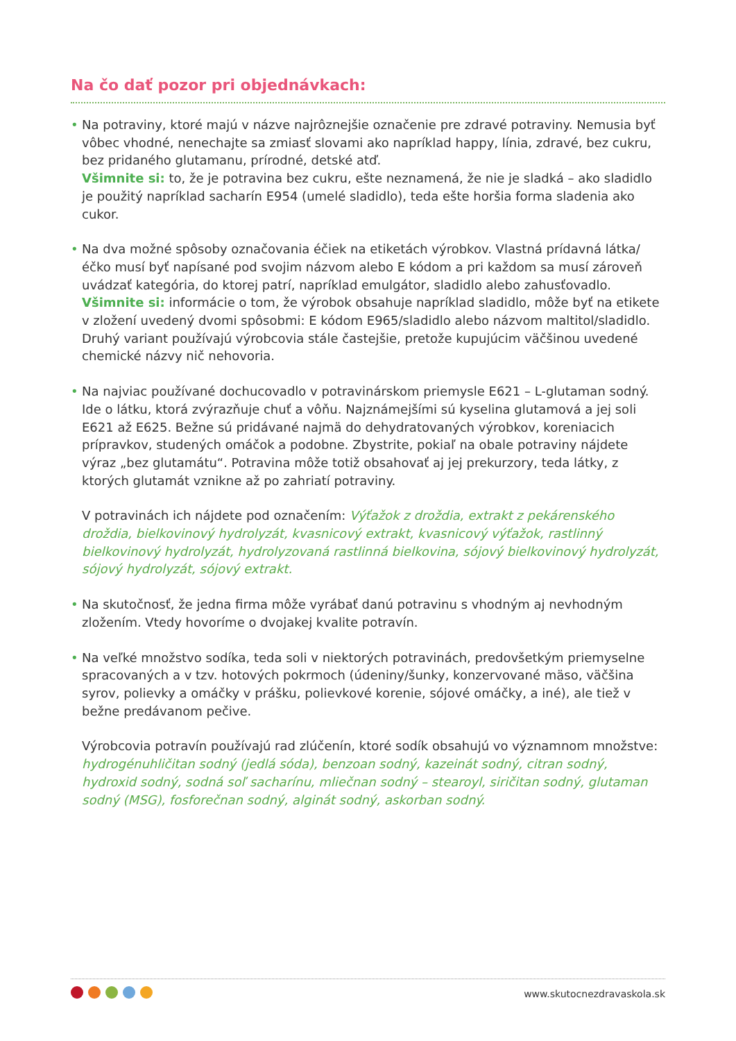Na čo dať pozor pri objednávkach:
• Na potraviny, ktoré majú v názve najrôznejšie označenie pre zdravé potraviny. Nemusia byť vôbec vhodné, nenechajte sa zmiasť slovami ako napríklad happy, línia, zdravé, bez cukru, bez pridaného glutamanu, prírodné, detské atď.
Všimnite si: to, že je potravina bez cukru, ešte neznamená, že nie je sladká – ako sladidlo je použitý napríklad sacharín E954 (umelé sladidlo), teda ešte horšia forma sladenia ako cukor.
• Na dva možné spôsoby označovania éčiek na etiketách výrobkov. Vlastná prídavná látka/éčko musí byť napísané pod svojim názvom alebo E kódom a pri každom sa musí zároveň uvádzať kategória, do ktorej patrí, napríklad emulgátor, sladidlo alebo zahusťovadlo.
Všimnite si: informácie o tom, že výrobok obsahuje napríklad sladidlo, môže byť na etikete v zložení uvedený dvomi spôsobmi: E kódom E965/sladidlo alebo názvom maltitol/sladidlo. Druhý variant používajú výrobcovia stále častejšie, pretože kupujúcim väčšinou uvedené chemické názvy nič nehovoria.
• Na najviac používané dochucovadlo v potravinárskom priemysle E621 – L-glutaman sodný. Ide o látku, ktorá zvýrazňuje chuť a vôňu. Najznámejšími sú kyselina glutamová a jej soli E621 až E625. Bežne sú pridávané najmä do dehydratovaných výrobkov, koreniacich prípravkov, studených omáčok a podobne. Zbystrite, pokiaľ na obale potraviny nájdete výraz „bez glutamátu“. Potravina môže totiž obsahovať aj jej prekurzory, teda látky, z ktorých glutamát vznikne až po zahriatí potraviny.
V potravinách ich nájdete pod označením: Výťažok z droždia, extrakt z pekárenského droždia, bielkovinový hydrolyzát, kvasnicový extrakt, kvasnicový výťažok, rastlinný bielkovinový hydrolyzát, hydrolyzovaná rastlinná bielkovina, sójový bielkovinový hydrolyzát, sójový hydrolyzát, sójový extrakt.
• Na skutočnosť, že jedna firma môže vyrábať danú potravinu s vhodným aj nevhodným zložením. Vtedy hovoríme o dvojakej kvalite potravín.
• Na veľké množstvo sodíka, teda soli v niektorých potravinách, predovšetkým priemyselne spracovaných a v tzv. hotových pokrmoch (údeniny/šunky, konzervované mäso, väčšina syrov, polievky a omáčky v prášku, polievkové korenie, sójové omáčky, a iné), ale tiež v bežne predávanom pečive.
Výrobcovia potravín používajú rad zlúčenín, ktoré sodík obsahujú vo významnom množstve: hydrogénuhličitan sodný (jedlá sóda), benzoan sodný, kazeinát sodný, citran sodný, hydroxid sodný, sodná soľ sacharínu, mliečnan sodný – stearoyl, siričitan sodný, glutaman sodný (MSG), fosforečnan sodný, alginát sodný, askorban sodný.
www.skutocnezdravaskola.sk